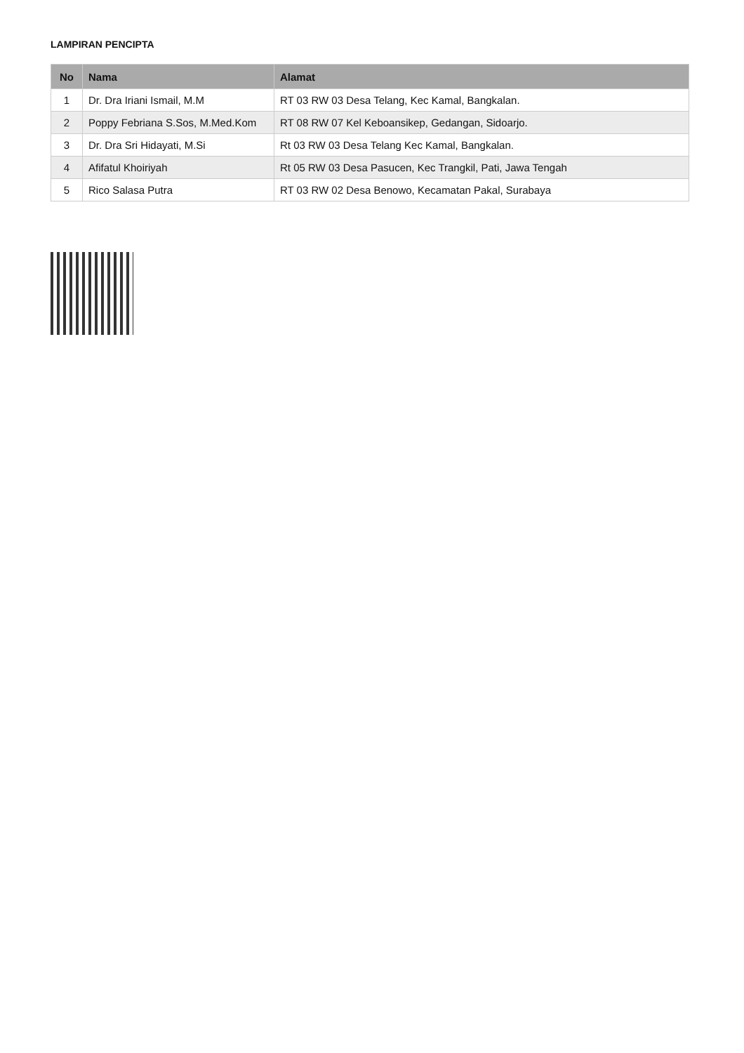LAMPIRAN PENCIPTA
| No | Nama | Alamat |
| --- | --- | --- |
| 1 | Dr. Dra Iriani Ismail, M.M | RT 03 RW 03 Desa Telang, Kec Kamal, Bangkalan. |
| 2 | Poppy Febriana S.Sos, M.Med.Kom | RT 08 RW 07 Kel Keboansikep, Gedangan, Sidoarjo. |
| 3 | Dr. Dra Sri Hidayati, M.Si | Rt 03 RW 03 Desa Telang Kec Kamal, Bangkalan. |
| 4 | Afifatul Khoiriyah | Rt 05 RW 03 Desa Pasucen, Kec Trangkil, Pati, Jawa Tengah |
| 5 | Rico Salasa Putra | RT 03 RW 02 Desa Benowo, Kecamatan Pakal, Surabaya |